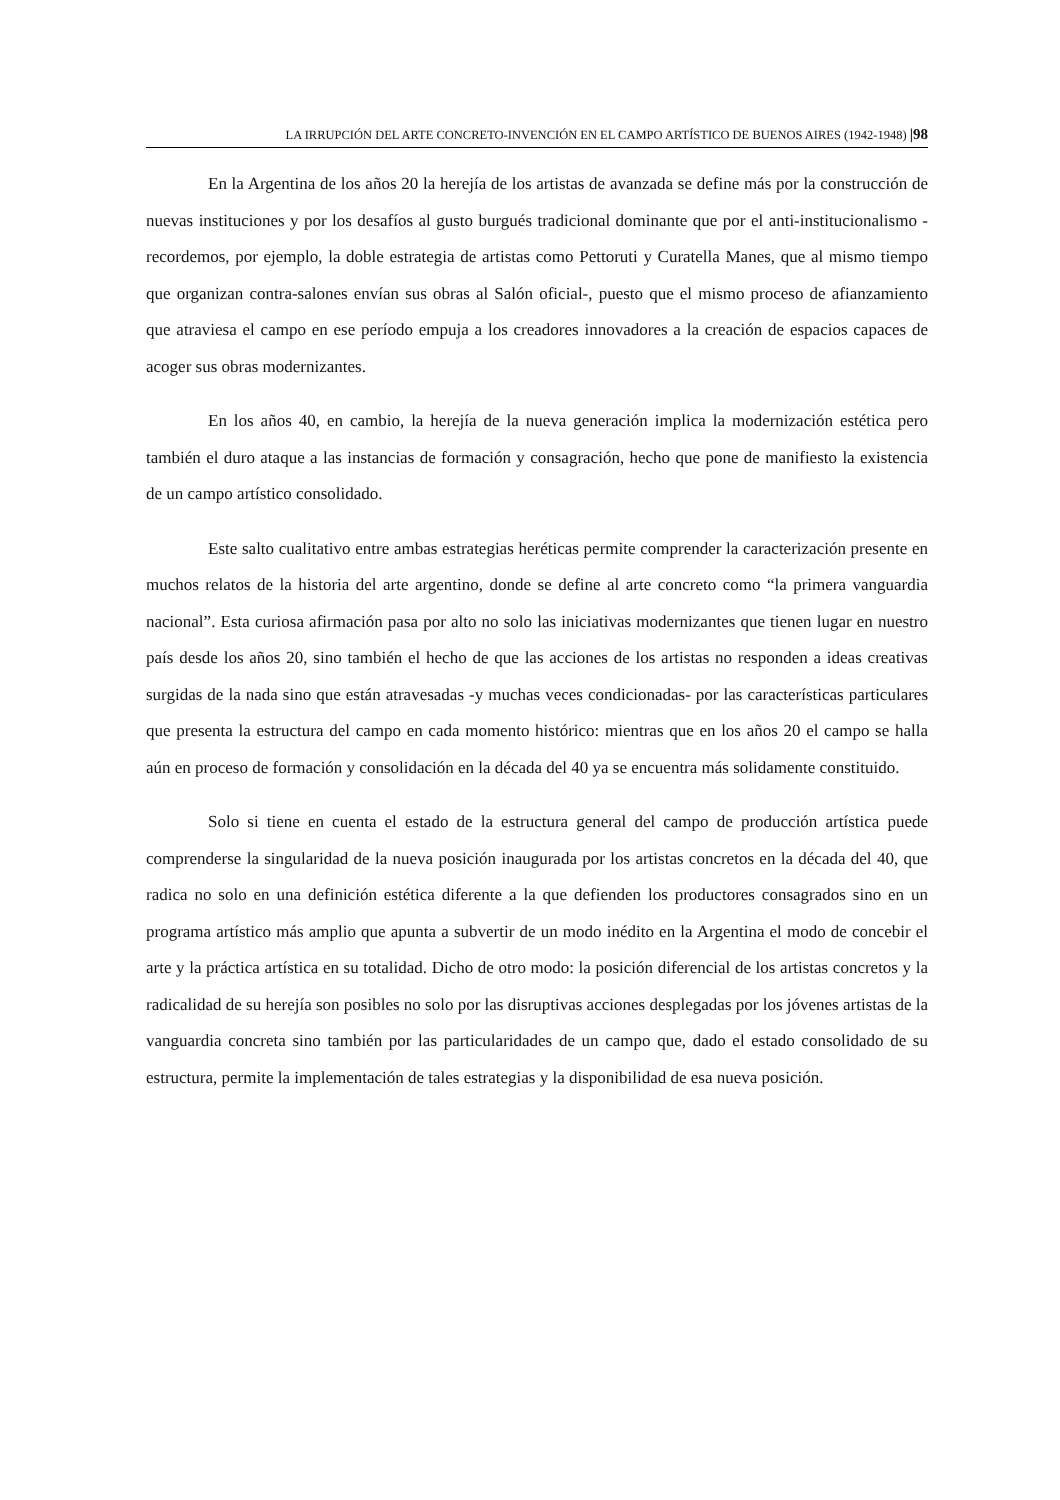LA IRRUPCIÓN DEL ARTE CONCRETO-INVENCIÓN EN EL CAMPO ARTÍSTICO DE BUENOS AIRES (1942-1948) |98
En la Argentina de los años 20 la herejía de los artistas de avanzada se define más por la construcción de nuevas instituciones y por los desafíos al gusto burgués tradicional dominante que por el anti-institucionalismo -recordemos, por ejemplo, la doble estrategia de artistas como Pettoruti y Curatella Manes, que al mismo tiempo que organizan contra-salones envían sus obras al Salón oficial-, puesto que el mismo proceso de afianzamiento que atraviesa el campo en ese período empuja a los creadores innovadores a la creación de espacios capaces de acoger sus obras modernizantes.
En los años 40, en cambio, la herejía de la nueva generación implica la modernización estética pero también el duro ataque a las instancias de formación y consagración, hecho que pone de manifiesto la existencia de un campo artístico consolidado.
Este salto cualitativo entre ambas estrategias heréticas permite comprender la caracterización presente en muchos relatos de la historia del arte argentino, donde se define al arte concreto como “la primera vanguardia nacional”. Esta curiosa afirmación pasa por alto no solo las iniciativas modernizantes que tienen lugar en nuestro país desde los años 20, sino también el hecho de que las acciones de los artistas no responden a ideas creativas surgidas de la nada sino que están atravesadas -y muchas veces condicionadas- por las características particulares que presenta la estructura del campo en cada momento histórico: mientras que en los años 20 el campo se halla aún en proceso de formación y consolidación en la década del 40 ya se encuentra más solidamente constituido.
Solo si tiene en cuenta el estado de la estructura general del campo de producción artística puede comprenderse la singularidad de la nueva posición inaugurada por los artistas concretos en la década del 40, que radica no solo en una definición estética diferente a la que defienden los productores consagrados sino en un programa artístico más amplio que apunta a subvertir de un modo inédito en la Argentina el modo de concebir el arte y la práctica artística en su totalidad. Dicho de otro modo: la posición diferencial de los artistas concretos y la radicalidad de su herejía son posibles no solo por las disruptivas acciones desplegadas por los jóvenes artistas de la vanguardia concreta sino también por las particularidades de un campo que, dado el estado consolidado de su estructura, permite la implementación de tales estrategias y la disponibilidad de esa nueva posición.